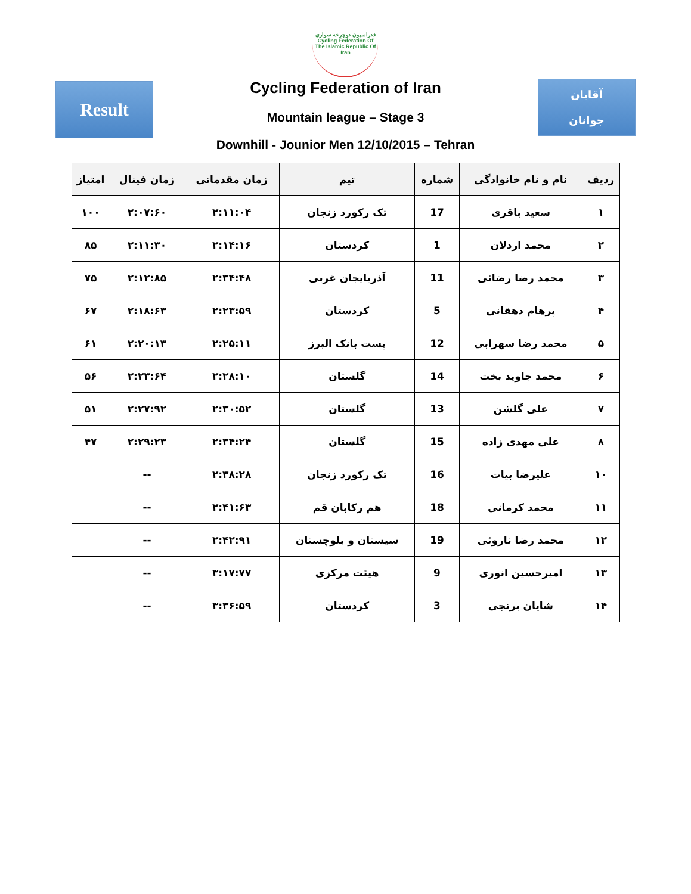Result
فدراسیون دوچرخه سواری
Cycling Federation Of The Islamic Republic Of Iran
Cycling Federation of Iran
Mountain league – Stage 3
Downhill - Jounior Men 12/10/2015 – Tehran
آقایان
جوانان
| ردیف | نام و نام خانوادگی | شماره | تیم | زمان مقدماتی | زمان فینال | امتیاز |
| --- | --- | --- | --- | --- | --- | --- |
| ۱ | سعید باقری | 17 | تک رکورد زنجان | ۲:۱۱:۰۴ | ۲:۰۷:۶۰ | ۱۰۰ |
| ۲ | محمد اردلان | 1 | کردستان | ۲:۱۴:۱۶ | ۲:۱۱:۳۰ | ۸۵ |
| ۳ | محمد رضا رضائی | 11 | آذربایجان غربی | ۲:۳۴:۴۸ | ۲:۱۲:۸۵ | ۷۵ |
| ۴ | پرهام دهقانی | 5 | کردستان | ۲:۲۳:۵۹ | ۲:۱۸:۶۳ | ۶۷ |
| ۵ | محمد رضا سهرابی | 12 | پست بانک البرز | ۲:۲۵:۱۱ | ۲:۲۰:۱۳ | ۶۱ |
| ۶ | محمد جاوید بخت | 14 | گلستان | ۲:۲۸:۱۰ | ۲:۲۳:۶۴ | ۵۶ |
| ۷ | علی گلشن | 13 | گلستان | ۲:۳۰:۵۲ | ۲:۲۷:۹۲ | ۵۱ |
| ۸ | علی مهدی زاده | 15 | گلستان | ۲:۳۴:۲۴ | ۲:۲۹:۲۳ | ۴۷ |
| ۱۰ | علیرضا بیات | 16 | تک رکورد زنجان | ۲:۳۸:۲۸ | -- | |
| ۱۱ | محمد کرمانی | 18 | هم رکابان قم | ۲:۴۱:۶۳ | -- | |
| ۱۲ | محمد رضا ناروئی | 19 | سیستان و بلوچستان | ۲:۴۲:۹۱ | -- | |
| ۱۳ | امیرحسین انوری | 9 | هیئت مرکزی | ۳:۱۷:۷۷ | -- | |
| ۱۴ | شایان برنجی | 3 | کردستان | ۳:۳۶:۵۹ | -- | |